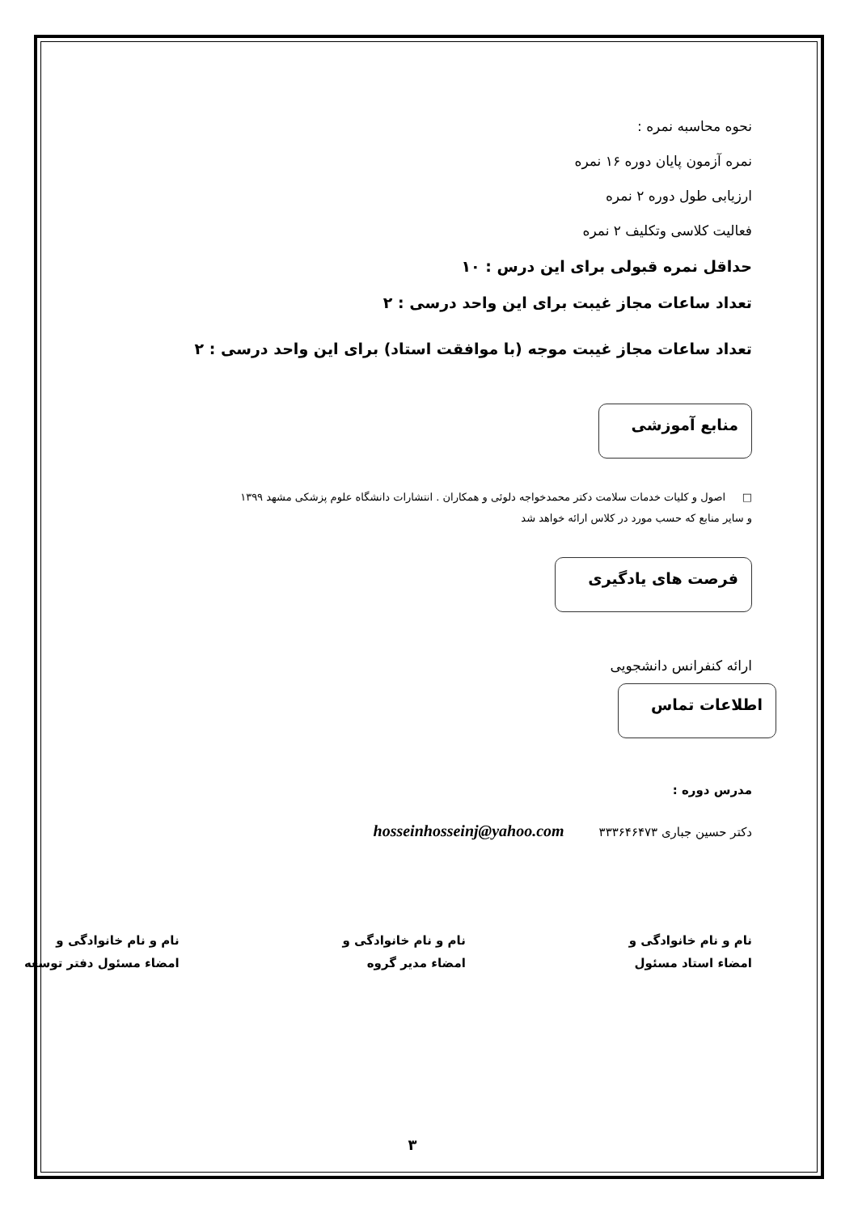نحوه محاسبه نمره :
نمره آزمون پایان دوره ۱۶ نمره
ارزیابی طول دوره ۲ نمره
فعالیت کلاسی وتکلیف ۲ نمره
حداقل نمره قبولی برای این درس : ۱۰
تعداد ساعات مجاز غیبت برای این واحد درسی : ۲
تعداد ساعات مجاز غیبت موجه (با موافقت استاد) برای این واحد درسی : ۲
منابع آموزشی
□ اصول و کلیات خدمات سلامت دکتر محمدخواجه دلوئی و همکاران . انتشارات دانشگاه علوم پزشکی مشهد ۱۳۹۹
و سایر منابع که حسب مورد در کلاس ارائه خواهد شد
فرصت های یادگیری
ارائه کنفرانس دانشجویی
اطلاعات تماس
مدرس دوره :
دکتر حسین جباری ۳۳۳۶۴۶۴۷۳ hosseinhosseinj@yahoo.com
نام و نام خانوادگی و
امضاء استاد مسئول
نام و نام خانوادگی و
امضاء مدیر گروه
نام و نام خانوادگی و
امضاء مسئول دفتر توسعه
۳